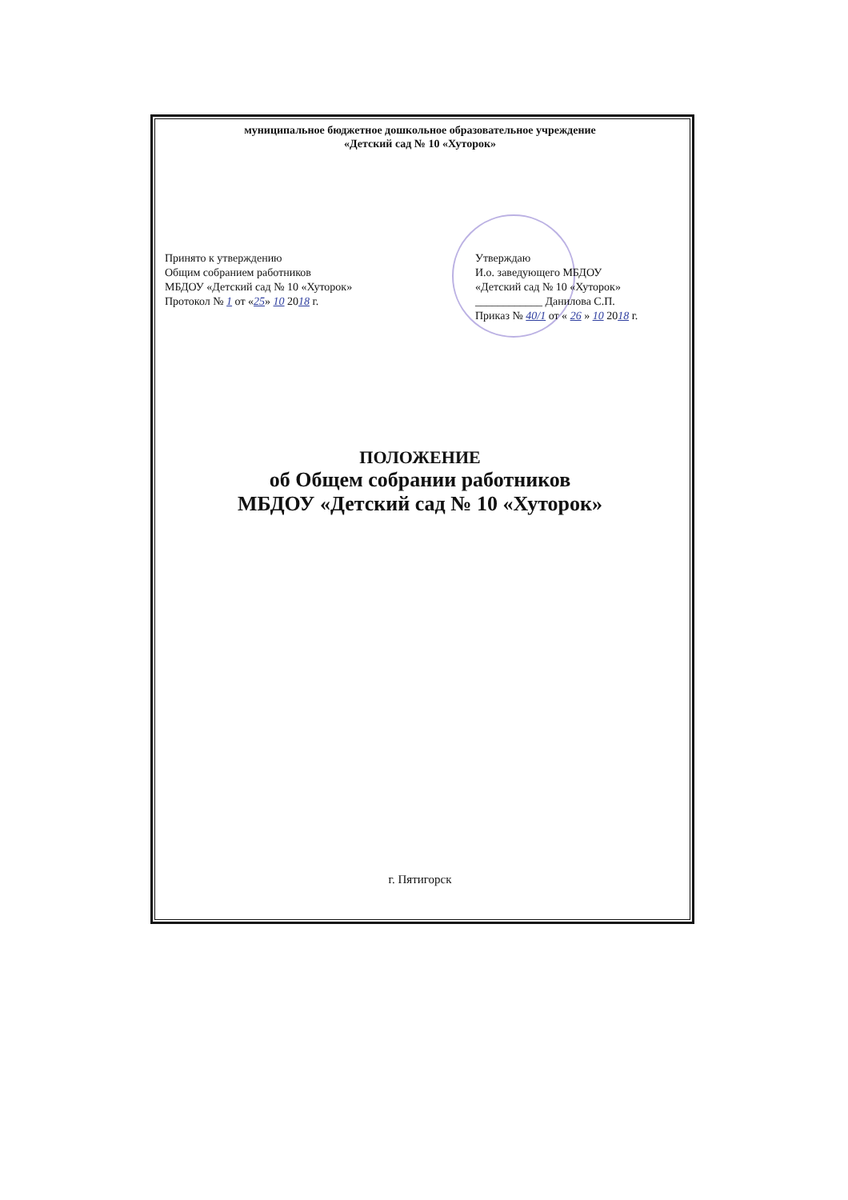муниципальное бюджетное дошкольное образовательное учреждение
«Детский сад № 10 «Хуторок»
Принято к утверждению
Общим собранием работников
МБДОУ «Детский сад № 10 «Хуторок»
Протокол № 1 от «25» 10 2018 г.
Утверждаю
И.о. заведующего МБДОУ
«Детский сад № 10 «Хуторок»
____________ Данилова С.П.
Приказ № 40/1 от « 26 » 10 2018 г.
ПОЛОЖЕНИЕ
об Общем собрании работников
МБДОУ «Детский сад № 10 «Хуторок»
г. Пятигорск